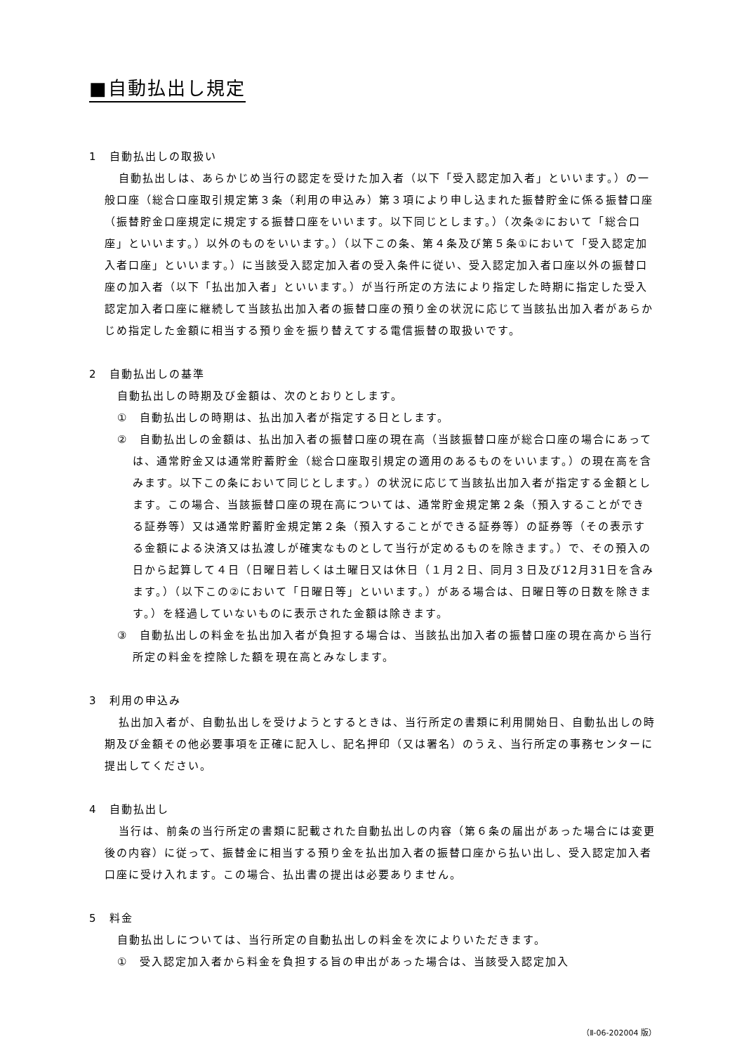■自動払出し規定
1　自動払出しの取扱い
自動払出しは、あらかじめ当行の認定を受けた加入者（以下「受入認定加入者」といいます。）の一般口座（総合口座取引規定第３条（利用の申込み）第３項により申し込まれた振替貯金に係る振替口座（振替貯金口座規定に規定する振替口座をいいます。以下同じとします。）（次条②において「総合口座」といいます。）以外のものをいいます。）（以下この条、第４条及び第５条①において「受入認定加入者口座」といいます。）に当該受入認定加入者の受入条件に従い、受入認定加入者口座以外の振替口座の加入者（以下「払出加入者」といいます。）が当行所定の方法により指定した時期に指定した受入認定加入者口座に継続して当該払出加入者の振替口座の預り金の状況に応じて当該払出加入者があらかじめ指定した金額に相当する預り金を振り替えてする電信振替の取扱いです。
2　自動払出しの基準
自動払出しの時期及び金額は、次のとおりとします。
①　自動払出しの時期は、払出加入者が指定する日とします。
②　自動払出しの金額は、払出加入者の振替口座の現在高（当該振替口座が総合口座の場合にあっては、通常貯金又は通常貯蓄貯金（総合口座取引規定の適用のあるものをいいます。）の現在高を含みます。以下この条において同じとします。）の状況に応じて当該払出加入者が指定する金額とします。この場合、当該振替口座の現在高については、通常貯金規定第２条（預入することができる証券等）又は通常貯蓄貯金規定第２条（預入することができる証券等）の証券等（その表示する金額による決済又は払渡しが確実なものとして当行が定めるものを除きます。）で、その預入の日から起算して４日（日曜日若しくは土曜日又は休日（１月２日、同月３日及び12月31日を含みます。）（以下この②において「日曜日等」といいます。）がある場合は、日曜日等の日数を除きます。）を経過していないものに表示された金額は除きます。
③　自動払出しの料金を払出加入者が負担する場合は、当該払出加入者の振替口座の現在高から当行所定の料金を控除した額を現在高とみなします。
3　利用の申込み
払出加入者が、自動払出しを受けようとするときは、当行所定の書類に利用開始日、自動払出しの時期及び金額その他必要事項を正確に記入し、記名押印（又は署名）のうえ、当行所定の事務センターに提出してください。
4　自動払出し
当行は、前条の当行所定の書類に記載された自動払出しの内容（第６条の届出があった場合には変更後の内容）に従って、振替金に相当する預り金を払出加入者の振替口座から払い出し、受入認定加入者口座に受け入れます。この場合、払出書の提出は必要ありません。
5　料金
自動払出しについては、当行所定の自動払出しの料金を次によりいただきます。
①　受入認定加入者から料金を負担する旨の申出があった場合は、当該受入認定加入
（Ⅱ-06-202004 版）